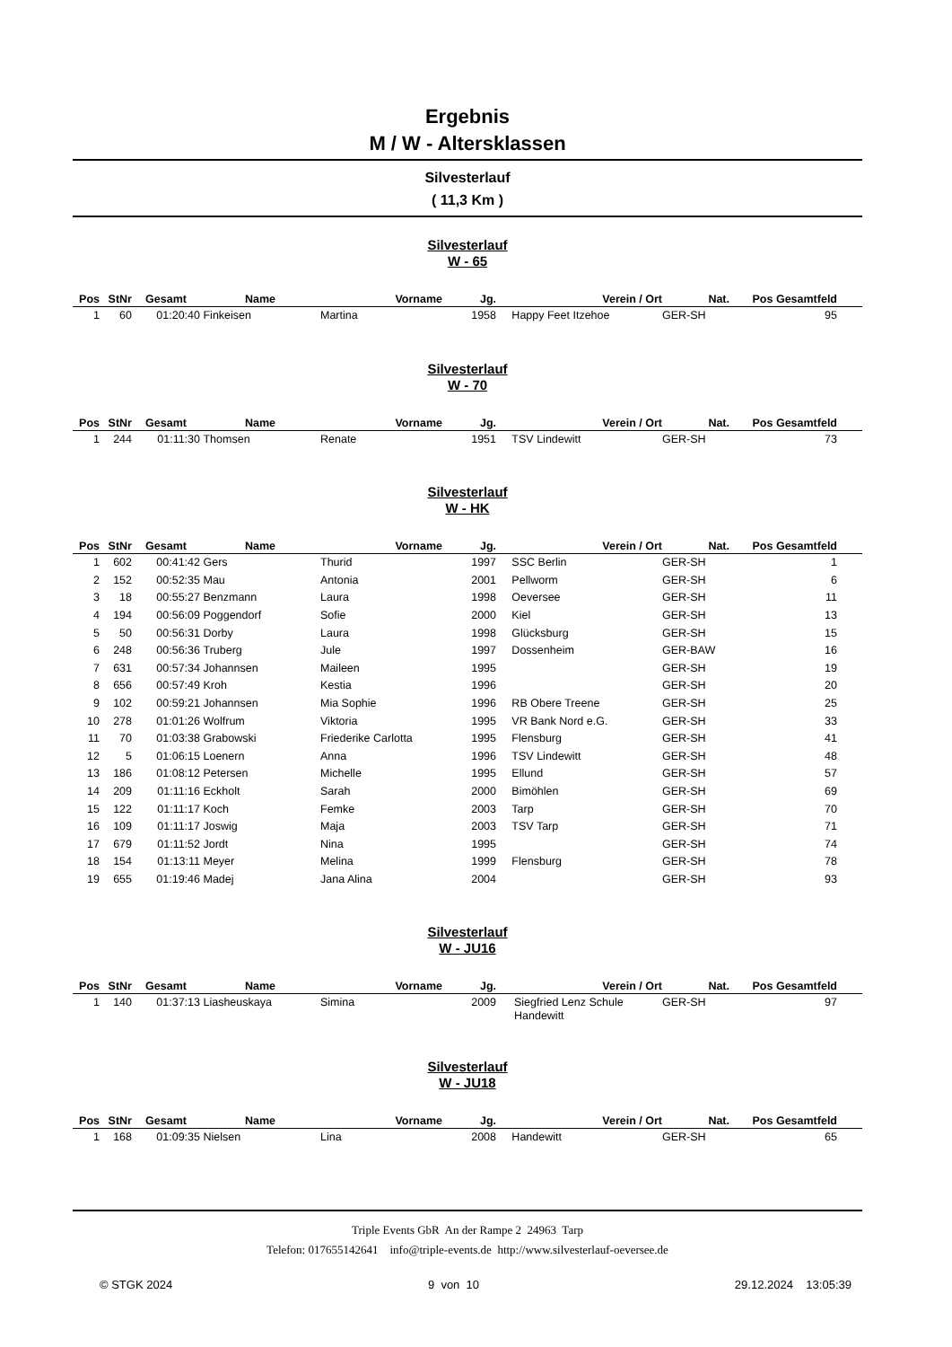Ergebnis
M / W - Altersklassen
Silvesterlauf
( 11,3 Km )
Silvesterlauf
W - 65
| Pos | StNr | Gesamt | Name | Vorname | Jg. | Verein / Ort | Nat. | Pos Gesamtfeld | |
| --- | --- | --- | --- | --- | --- | --- | --- | --- | --- |
| 1 | 60 | 01:20:40 | Finkeisen | Martina | 1958 | Happy Feet Itzehoe | GER-SH | 95 | |
Silvesterlauf
W - 70
| Pos | StNr | Gesamt | Name | Vorname | Jg. | Verein / Ort | Nat. | Pos Gesamtfeld | |
| --- | --- | --- | --- | --- | --- | --- | --- | --- | --- |
| 1 | 244 | 01:11:30 | Thomsen | Renate | 1951 | TSV Lindewitt | GER-SH | 73 | |
Silvesterlauf
W - HK
| Pos | StNr | Gesamt | Name | Vorname | Jg. | Verein / Ort | Nat. | Pos Gesamtfeld | |
| --- | --- | --- | --- | --- | --- | --- | --- | --- | --- |
| 1 | 602 | 00:41:42 | Gers | Thurid | 1997 | SSC Berlin | GER-SH | 1 | |
| 2 | 152 | 00:52:35 | Mau | Antonia | 2001 | Pellworm | GER-SH | 6 | |
| 3 | 18 | 00:55:27 | Benzmann | Laura | 1998 | Oeversee | GER-SH | 11 | |
| 4 | 194 | 00:56:09 | Poggendorf | Sofie | 2000 | Kiel | GER-SH | 13 | |
| 5 | 50 | 00:56:31 | Dorby | Laura | 1998 | Glücksburg | GER-SH | 15 | |
| 6 | 248 | 00:56:36 | Truberg | Jule | 1997 | Dossenheim | GER-BAW | 16 | |
| 7 | 631 | 00:57:34 | Johannsen | Maileen | 1995 | | GER-SH | 19 | |
| 8 | 656 | 00:57:49 | Kroh | Kestia | 1996 | | GER-SH | 20 | |
| 9 | 102 | 00:59:21 | Johannsen | Mia Sophie | 1996 | RB Obere Treene | GER-SH | 25 | |
| 10 | 278 | 01:01:26 | Wolfrum | Viktoria | 1995 | VR Bank Nord e.G. | GER-SH | 33 | |
| 11 | 70 | 01:03:38 | Grabowski | Friederike Carlotta | 1995 | Flensburg | GER-SH | 41 | |
| 12 | 5 | 01:06:15 | Loenern | Anna | 1996 | TSV Lindewitt | GER-SH | 48 | |
| 13 | 186 | 01:08:12 | Petersen | Michelle | 1995 | Ellund | GER-SH | 57 | |
| 14 | 209 | 01:11:16 | Eckholt | Sarah | 2000 | Bimöhlen | GER-SH | 69 | |
| 15 | 122 | 01:11:17 | Koch | Femke | 2003 | Tarp | GER-SH | 70 | |
| 16 | 109 | 01:11:17 | Joswig | Maja | 2003 | TSV Tarp | GER-SH | 71 | |
| 17 | 679 | 01:11:52 | Jordt | Nina | 1995 | | GER-SH | 74 | |
| 18 | 154 | 01:13:11 | Meyer | Melina | 1999 | Flensburg | GER-SH | 78 | |
| 19 | 655 | 01:19:46 | Madej | Jana Alina | 2004 | | GER-SH | 93 | |
Silvesterlauf
W - JU16
| Pos | StNr | Gesamt | Name | Vorname | Jg. | Verein / Ort | Nat. | Pos Gesamtfeld | |
| --- | --- | --- | --- | --- | --- | --- | --- | --- | --- |
| 1 | 140 | 01:37:13 | Liasheuskaya | Simina | 2009 | Siegfried Lenz Schule Handewitt | GER-SH | 97 | |
Silvesterlauf
W - JU18
| Pos | StNr | Gesamt | Name | Vorname | Jg. | Verein / Ort | Nat. | Pos Gesamtfeld | |
| --- | --- | --- | --- | --- | --- | --- | --- | --- | --- |
| 1 | 168 | 01:09:35 | Nielsen | Lina | 2008 | Handewitt | GER-SH | 65 | |
Triple Events GbR An der Rampe 2 24963 Tarp
Telefon: 017655142641 info@triple-events.de http://www.silvesterlauf-oeversee.de
© STGK 2024 9 von 10 29.12.2024 13:05:39